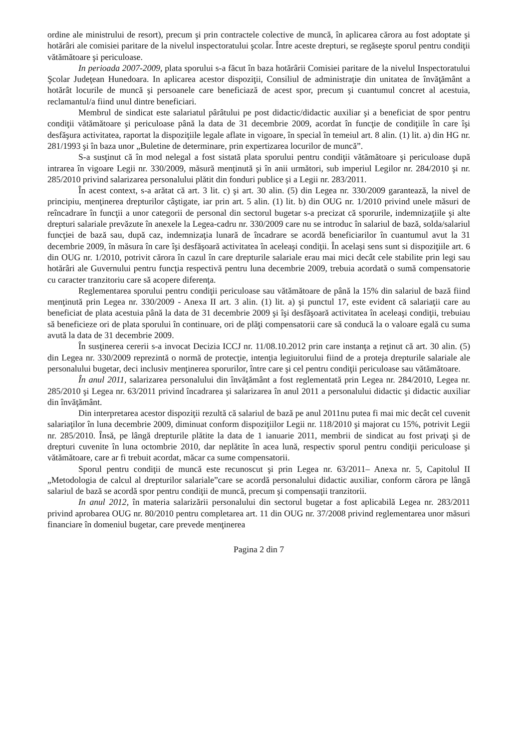ordine ale ministrului de resort), precum şi prin contractele colective de muncă, în aplicarea cărora au fost adoptate şi hotărâri ale comisiei paritare de la nivelul inspectoratului şcolar. Între aceste drepturi, se regăseşte sporul pentru condiţii vătămătoare şi periculoase.
In perioada 2007-2009, plata sporului s-a făcut în baza hotărârii Comisiei paritare de la nivelul Inspectoratului Şcolar Judeţean Hunedoara. In aplicarea acestor dispoziţii, Consiliul de administraţie din unitatea de învăţământ a hotărât locurile de muncă şi persoanele care beneficiază de acest spor, precum şi cuantumul concret al acestuia, reclamantul/a fiind unul dintre beneficiari.
Membrul de sindicat este salariatul pârâtului pe post didactic/didactic auxiliar şi a beneficiat de spor pentru condiţii vătămătoare şi periculoase până la data de 31 decembrie 2009, acordat în funcţie de condiţiile în care îşi desfăşura activitatea, raportat la dispoziţiile legale aflate in vigoare, în special în temeiul art. 8 alin. (1) lit. a) din HG nr. 281/1993 şi în baza unor „Buletine de determinare, prin expertizarea locurilor de muncă”.
S-a susţinut că în mod nelegal a fost sistată plata sporului pentru condiţii vătămătoare şi periculoase după intrarea în vigoare Legii nr. 330/2009, măsură menţinută şi în anii următori, sub imperiul Legilor nr. 284/2010 şi nr. 285/2010 privind salarizarea personalului plătit din fonduri publice şi a Legii nr. 283/2011.
În acest context, s-a arătat că art. 3 lit. c) şi art. 30 alin. (5) din Legea nr. 330/2009 garantează, la nivel de principiu, menţinerea drepturilor câştigate, iar prin art. 5 alin. (1) lit. b) din OUG nr. 1/2010 privind unele măsuri de reîncadrare în funcţii a unor categorii de personal din sectorul bugetar s-a precizat că sporurile, indemnizaţiile şi alte drepturi salariale prevăzute în anexele la Legea-cadru nr. 330/2009 care nu se introduc în salariul de bază, solda/salariul funcţiei de bază sau, după caz, indemnizaţia lunară de încadrare se acordă beneficiarilor în cuantumul avut la 31 decembrie 2009, în măsura în care îşi desfăşoară activitatea în aceleaşi condiţii. În acelaşi sens sunt si dispoziţiile art. 6 din OUG nr. 1/2010, potrivit cărora în cazul în care drepturile salariale erau mai mici decât cele stabilite prin legi sau hotărâri ale Guvernului pentru funcţia respectivă pentru luna decembrie 2009, trebuia acordată o sumă compensatorie cu caracter tranzitoriu care să acopere diferenţa.
Reglementarea sporului pentru condiţii periculoase sau vătămătoare de până la 15% din salariul de bază fiind menţinută prin Legea nr. 330/2009 - Anexa II art. 3 alin. (1) lit. a) şi punctul 17, este evident că salariaţii care au beneficiat de plata acestuia până la data de 31 decembrie 2009 şi îşi desfăşoară activitatea în aceleaşi condiţii, trebuiau să beneficieze ori de plata sporului în continuare, ori de plăţi compensatorii care să conducă la o valoare egală cu suma avută la data de 31 decembrie 2009.
În susţinerea cererii s-a invocat Decizia ICCJ nr. 11/08.10.2012 prin care instanţa a reţinut că art. 30 alin. (5) din Legea nr. 330/2009 reprezintă o normă de protecţie, intenţia legiuitorului fiind de a proteja drepturile salariale ale personalului bugetar, deci inclusiv menţinerea sporurilor, între care şi cel pentru condiţii periculoase sau vătămătoare.
În anul 2011, salarizarea personalului din învăţământ a fost reglementată prin Legea nr. 284/2010, Legea nr. 285/2010 şi Legea nr. 63/2011 privind încadrarea şi salarizarea în anul 2011 a personalului didactic şi didactic auxiliar din învăţământ.
Din interpretarea acestor dispoziţii rezultă că salariul de bază pe anul 2011nu putea fi mai mic decât cel cuvenit salariaţilor în luna decembrie 2009, diminuat conform dispoziţiilor Legii nr. 118/2010 şi majorat cu 15%, potrivit Legii nr. 285/2010. Însă, pe lângă drepturile plătite la data de 1 ianuarie 2011, membrii de sindicat au fost privaţi şi de drepturi cuvenite în luna octombrie 2010, dar neplătite în acea lună, respectiv sporul pentru condiţii periculoase şi vătămătoare, care ar fi trebuit acordat, măcar ca sume compensatorii.
Sporul pentru condiţii de muncă este recunoscut şi prin Legea nr. 63/2011– Anexa nr. 5, Capitolul II „Metodologia de calcul al drepturilor salariale”care se acordă personalului didactic auxiliar, conform cărora pe lângă salariul de bază se acordă spor pentru condiţii de muncă, precum şi compensaţii tranzitorii.
In anul 2012, în materia salarizării personalului din sectorul bugetar a fost aplicabilă Legea nr. 283/2011 privind aprobarea OUG nr. 80/2010 pentru completarea art. 11 din OUG nr. 37/2008 privind reglementarea unor măsuri financiare în domeniul bugetar, care prevede menţinerea
Pagina 2 din 7